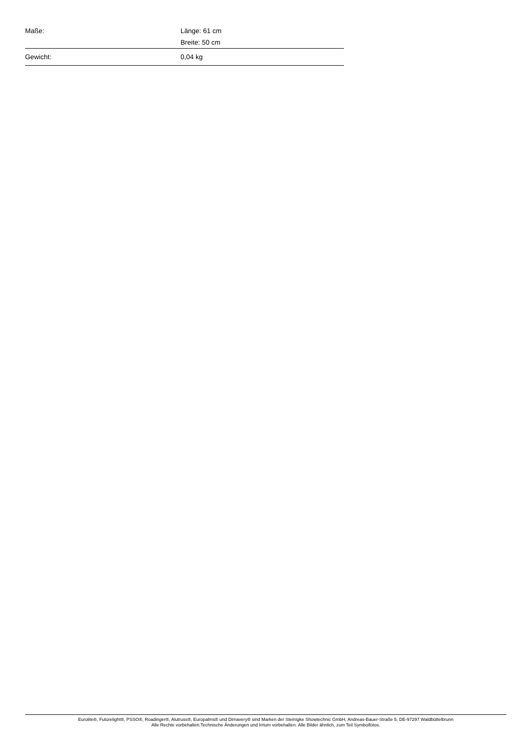| Maße: | Länge: 61 cm |
| | Breite: 50 cm |
| Gewicht: | 0,04 kg |
Eurolite®, Futurelight®, PSSO®, Roadinger®, Alutruss®, Europalms® und Dimavery® sind Marken der Steinigke Showtechnic GmbH, Andreas-Bauer-Straße 5, DE-97297 Waldbüttelbrunn
Alle Rechte vorbehalten.Technische Änderungen und Irrtum vorbehalten. Alle Bilder ähnlich, zum Teil Symbolfotos.